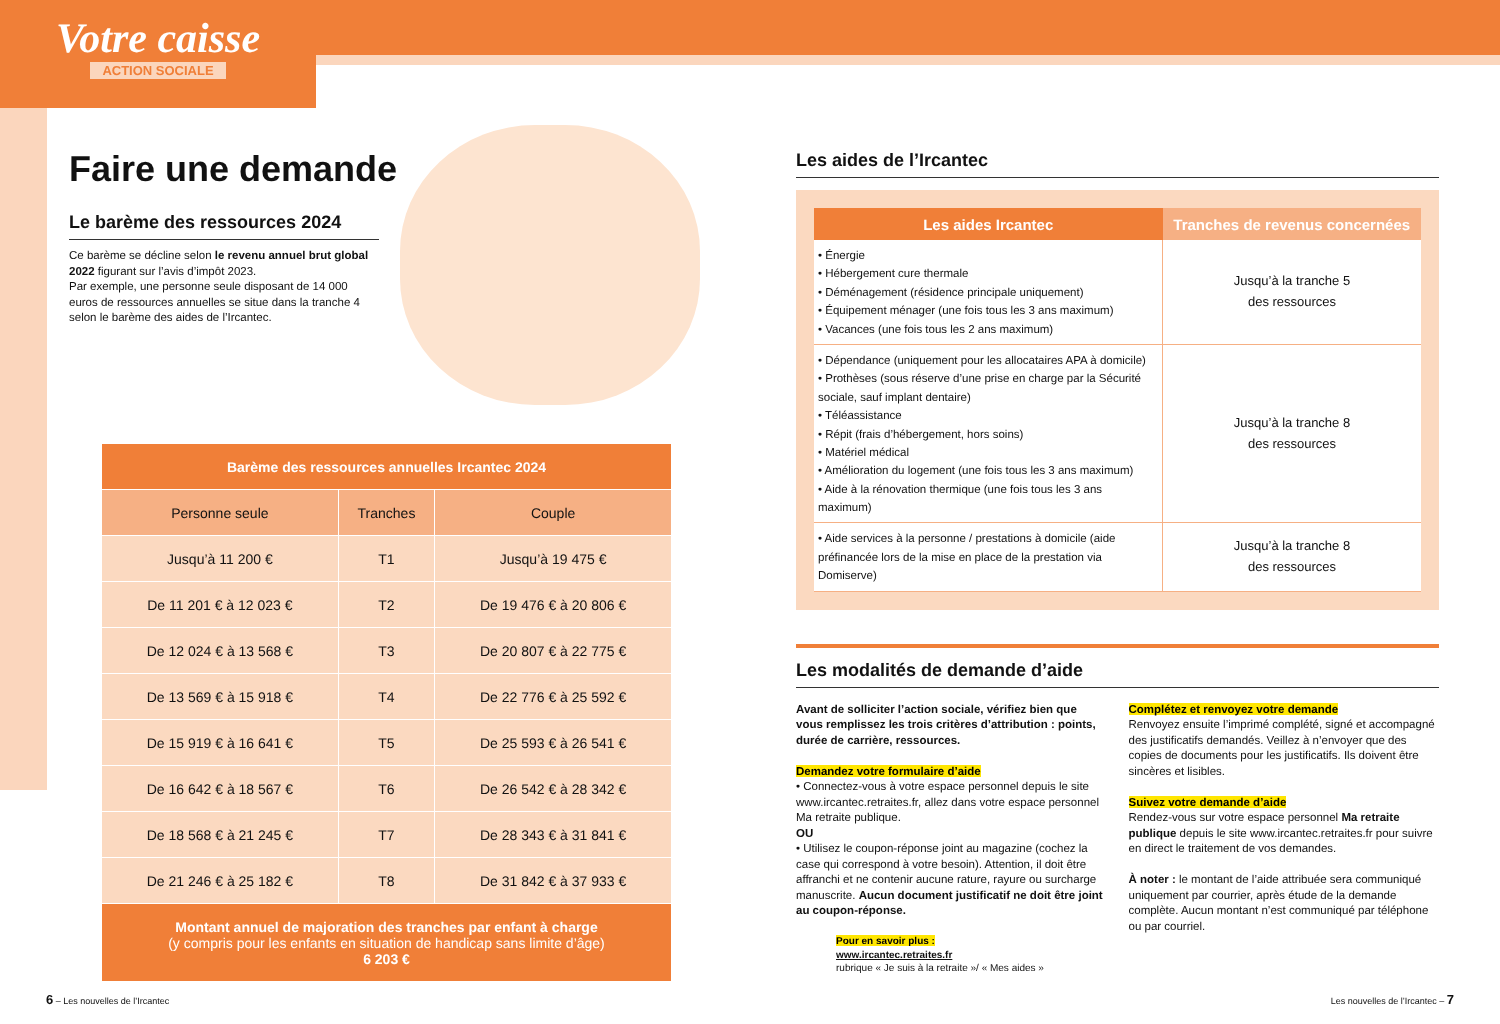Votre caisse
ACTION SOCIALE
Faire une demande
Le barème des ressources 2024
Ce barème se décline selon le revenu annuel brut global 2022 figurant sur l’avis d’impôt 2023.
Par exemple, une personne seule disposant de 14 000 euros de ressources annuelles se situe dans la tranche 4 selon le barème des aides de l’Ircantec.
| Barème des ressources annuelles Ircantec 2024 | | |
| --- | --- | --- |
| Personne seule | Tranches | Couple |
| Jusqu’à 11 200 € | T1 | Jusqu’à 19 475 € |
| De 11 201 € à 12 023 € | T2 | De 19 476 € à 20 806 € |
| De 12 024 € à 13 568 € | T3 | De 20 807 € à 22 775 € |
| De 13 569 € à 15 918 € | T4 | De 22 776 € à 25 592 € |
| De 15 919 € à 16 641 € | T5 | De 25 593 € à 26 541 € |
| De 16 642 € à 18 567 € | T6 | De 26 542 € à 28 342 € |
| De 18 568 € à 21 245 € | T7 | De 28 343 € à 31 841 € |
| De 21 246 € à 25 182 € | T8 | De 31 842 € à 37 933 € |
| Montant annuel de majoration des tranches par enfant à charge (y compris pour les enfants en situation de handicap sans limite d’âge) 6 203 € | | |
Les aides de l’Ircantec
| Les aides Ircantec | Tranches de revenus concernées |
| --- | --- |
| • Énergie • Hébergement cure thermale • Déménagement (résidence principale uniquement) • Équipement ménager (une fois tous les 3 ans maximum) • Vacances (une fois tous les 2 ans maximum) | Jusqu’à la tranche 5 des ressources |
| • Dépendance (uniquement pour les allocataires APA à domicile) • Prothèses (sous réserve d’une prise en charge par la Sécurité sociale, sauf implant dentaire) • Téléassistance • Répit (frais d’hébergement, hors soins) • Matériel médical • Amélioration du logement (une fois tous les 3 ans maximum) • Aide à la rénovation thermique (une fois tous les 3 ans maximum) | Jusqu’à la tranche 8 des ressources |
| • Aide services à la personne / prestations à domicile (aide préfinancée lors de la mise en place de la prestation via Domiserve) | Jusqu’à la tranche 8 des ressources |
Les modalités de demande d’aide
Avant de solliciter l’action sociale, vérifiez bien que vous remplissez les trois critères d’attribution : points, durée de carrière, ressources.
Demandez votre formulaire d’aide
• Connectez-vous à votre espace personnel depuis le site www.ircantec.retraites.fr, allez dans votre espace personnel Ma retraite publique.
OU
• Utilisez le coupon-réponse joint au magazine (cochez la case qui correspond à votre besoin). Attention, il doit être affranchi et ne contenir aucune rature, rayure ou surcharge manuscrite. Aucun document justificatif ne doit être joint au coupon-réponse.
Pour en savoir plus :
www.ircantec.retraites.fr
rubrique « Je suis à la retraite »/ « Mes aides »
Complétez et renvoyez votre demande
Renvoyez ensuite l’imprimé complété, signé et accompagné des justificatifs demandés. Veillez à n’envoyer que des copies de documents pour les justificatifs. Ils doivent être sincères et lisibles.
Suivez votre demande d’aide
Rendez-vous sur votre espace personnel Ma retraite publique depuis le site www.ircantec.retraites.fr pour suivre en direct le traitement de vos demandes.
À noter : le montant de l’aide attribuée sera communiqué uniquement par courrier, après étude de la demande complète. Aucun montant n’est communiqué par téléphone ou par courriel.
6 – Les nouvelles de l’Ircantec
Les nouvelles de l’Ircantec – 7